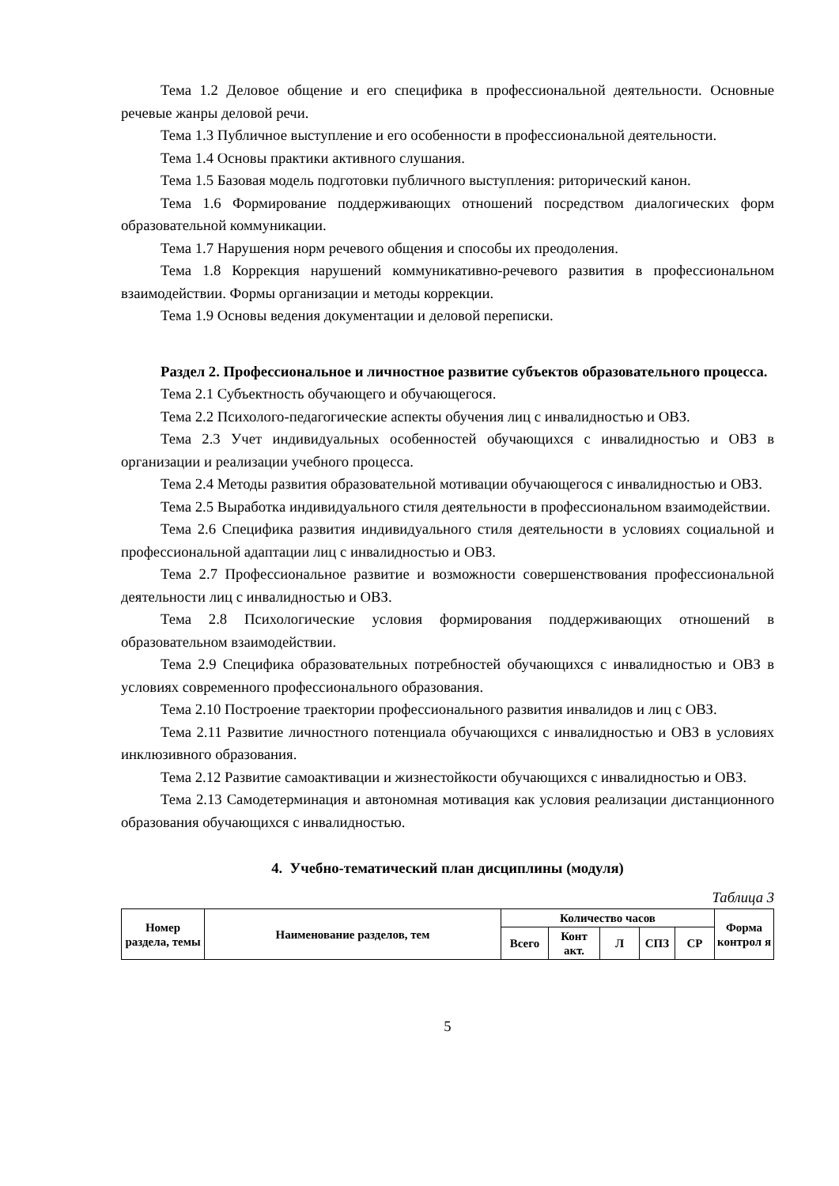Тема 1.2 Деловое общение и его специфика в профессиональной деятельности. Основные речевые жанры деловой речи.
Тема 1.3 Публичное выступление и его особенности в профессиональной деятельности.
Тема 1.4 Основы практики активного слушания.
Тема 1.5 Базовая модель подготовки публичного выступления: риторический канон.
Тема 1.6 Формирование поддерживающих отношений посредством диалогических форм образовательной коммуникации.
Тема 1.7 Нарушения норм речевого общения и способы их преодоления.
Тема 1.8 Коррекция нарушений коммуникативно-речевого развития в профессиональном взаимодействии. Формы организации и методы коррекции.
Тема 1.9 Основы ведения документации и деловой переписки.
Раздел 2. Профессиональное и личностное развитие субъектов образовательного процесса.
Тема 2.1 Субъектность обучающего и обучающегося.
Тема 2.2 Психолого-педагогические аспекты обучения лиц с инвалидностью и ОВЗ.
Тема 2.3 Учет индивидуальных особенностей обучающихся с инвалидностью и ОВЗ в организации и реализации учебного процесса.
Тема 2.4 Методы развития образовательной мотивации обучающегося с инвалидностью и ОВЗ.
Тема 2.5 Выработка индивидуального стиля деятельности в профессиональном взаимодействии.
Тема 2.6 Специфика развития индивидуального стиля деятельности в условиях социальной и профессиональной адаптации лиц с инвалидностью и ОВЗ.
Тема 2.7 Профессиональное развитие и возможности совершенствования профессиональной деятельности лиц с инвалидностью и ОВЗ.
Тема 2.8 Психологические условия формирования поддерживающих отношений в образовательном взаимодействии.
Тема 2.9 Специфика образовательных потребностей обучающихся с инвалидностью и ОВЗ в условиях современного профессионального образования.
Тема 2.10 Построение траектории профессионального развития инвалидов и лиц с ОВЗ.
Тема 2.11 Развитие личностного потенциала обучающихся с инвалидностью и ОВЗ в условиях инклюзивного образования.
Тема 2.12 Развитие самоактивации и жизнестойкости обучающихся с инвалидностью и ОВЗ.
Тема 2.13 Самодетерминация и автономная мотивация как условия реализации дистанционного образования обучающихся с инвалидностью.
4. Учебно-тематический план дисциплины (модуля)
Таблица 3
| Номер раздела, темы | Наименование разделов, тем | Количество часов | | | | | Форма контрол я |
| --- | --- | --- | --- | --- | --- | --- | --- |
| | | Всего | Конт акт. | Л | СПЗ | СР | |
5